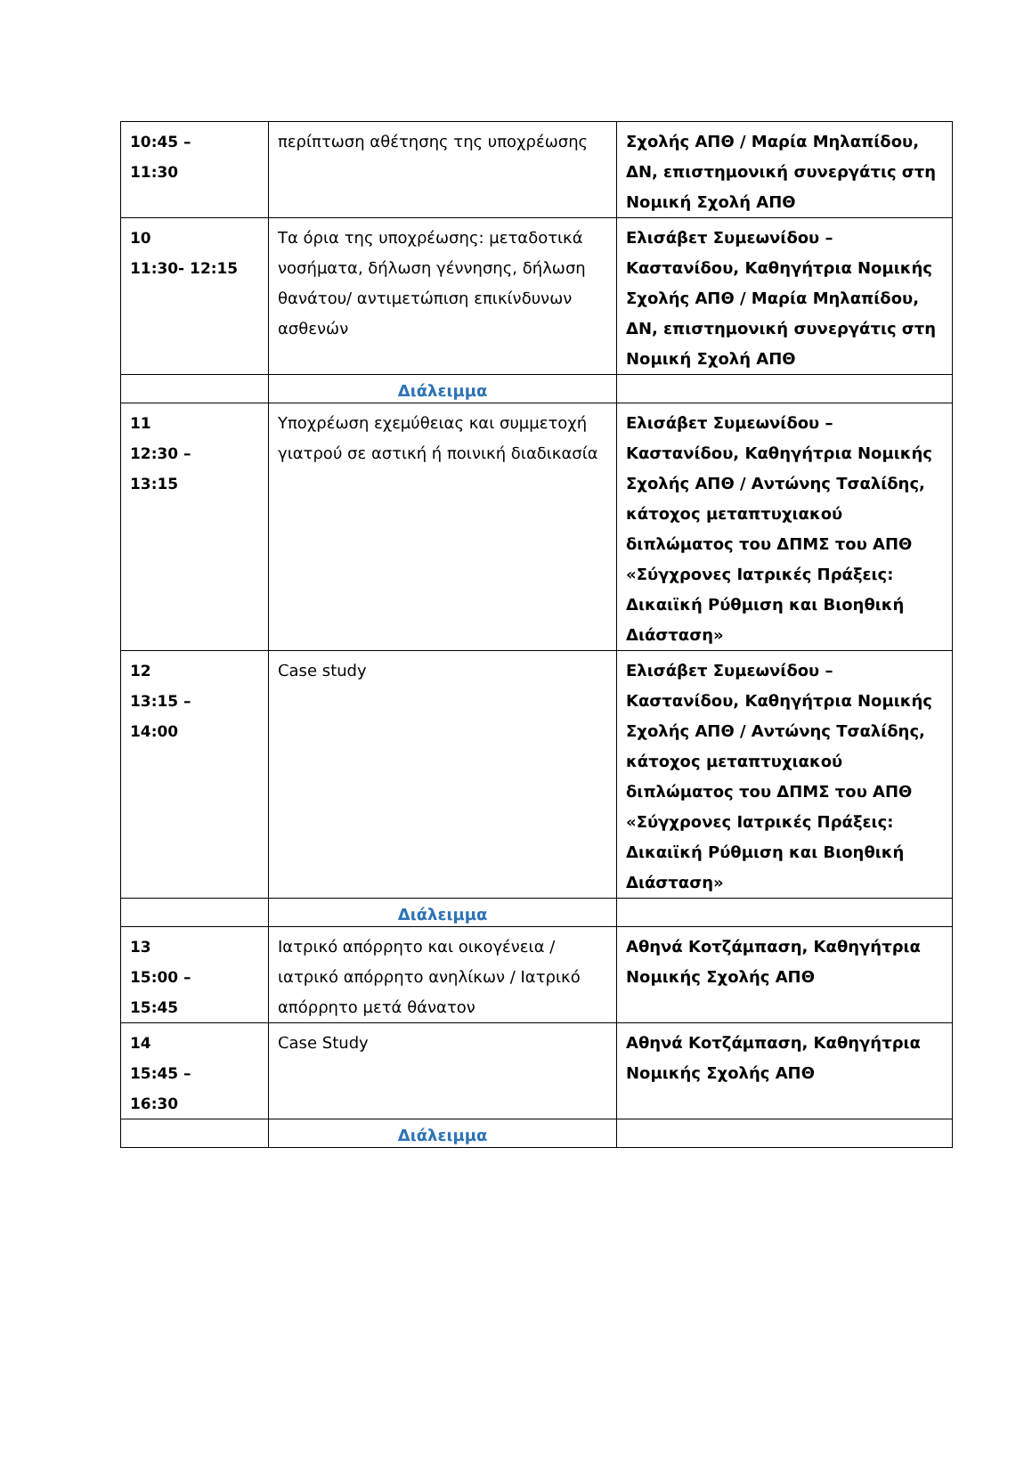| 10:45 – 11:30 | περίπτωση αθέτησης της υποχρέωσης | Σχολής ΑΠΘ / Μαρία Μηλαπίδου, ΔΝ, επιστημονική συνεργάτις στη Νομική Σχολή ΑΠΘ |
| 10 11:30- 12:15 | Τα όρια της υποχρέωσης: μεταδοτικά νοσήματα, δήλωση γέννησης, δήλωση θανάτου/ αντιμετώπιση επικίνδυνων ασθενών | Ελισάβετ Συμεωνίδου – Καστανίδου, Καθηγήτρια Νομικής Σχολής ΑΠΘ / Μαρία Μηλαπίδου, ΔΝ, επιστημονική συνεργάτις στη Νομική Σχολή ΑΠΘ |
| | Διάλειμμα | |
| 11 12:30 – 13:15 | Υποχρέωση εχεμύθειας και συμμετοχή γιατρού σε αστική ή ποινική διαδικασία | Ελισάβετ Συμεωνίδου – Καστανίδου, Καθηγήτρια Νομικής Σχολής ΑΠΘ / Αντώνης Τσαλίδης, κάτοχος μεταπτυχιακού διπλώματος του ΔΠΜΣ του ΑΠΘ «Σύγχρονες Ιατρικές Πράξεις: Δικαιϊκή Ρύθμιση και Βιοηθική Διάσταση» |
| 12 13:15 – 14:00 | Case study | Ελισάβετ Συμεωνίδου – Καστανίδου, Καθηγήτρια Νομικής Σχολής ΑΠΘ / Αντώνης Τσαλίδης, κάτοχος μεταπτυχιακού διπλώματος του ΔΠΜΣ του ΑΠΘ «Σύγχρονες Ιατρικές Πράξεις: Δικαιϊκή Ρύθμιση και Βιοηθική Διάσταση» |
| | Διάλειμμα | |
| 13 15:00 – 15:45 | Ιατρικό απόρρητο και οικογένεια / ιατρικό απόρρητο ανηλίκων / Ιατρικό απόρρητο μετά θάνατον | Αθηνά Κοτζάμπαση, Καθηγήτρια Νομικής Σχολής ΑΠΘ |
| 14 15:45 – 16:30 | Case Study | Αθηνά Κοτζάμπαση, Καθηγήτρια Νομικής Σχολής ΑΠΘ |
| | Διάλειμμα | |